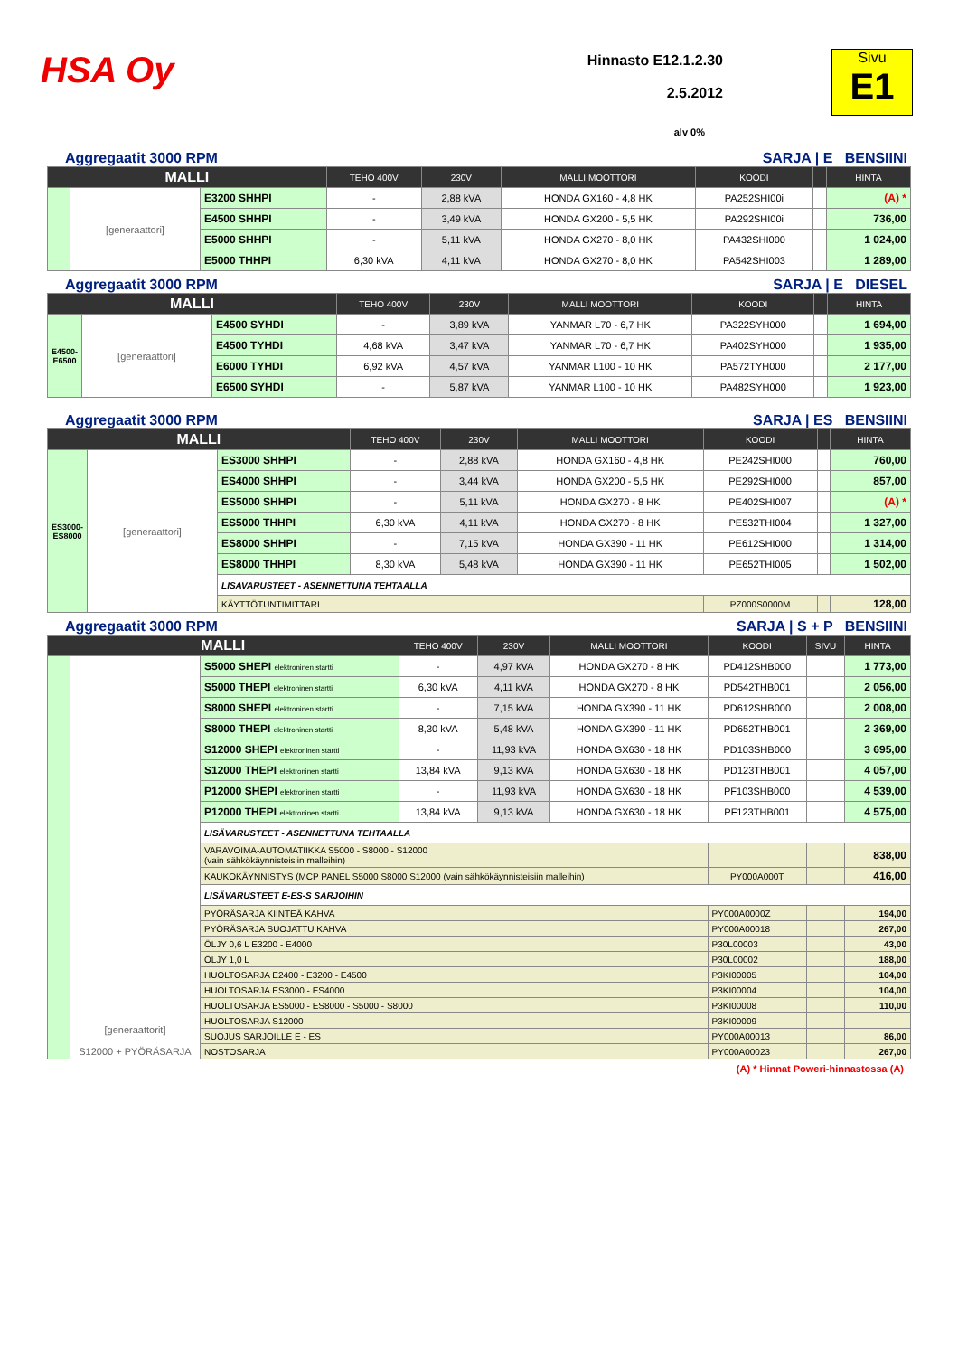HSA Oy
Hinnasto E12.1.2.30
2.5.2012
alv 0%
Sivu
E1
Aggregaatit 3000 RPM SARJA | E BENSIINI
| MALLI | | | TEHO 400V | 230V | MALLI MOOTTORI | KOODI | | HINTA |
| --- | --- | --- | --- | --- | --- | --- | --- | --- |
| | [generaattori] | E3200 SHHPI | - | 2,88 kVA | HONDA GX160 - 4,8 HK | PA252SHI00i | | (A) * |
| | | E4500 SHHPI | - | 3,49 kVA | HONDA GX200 - 5,5 HK | PA292SHI00i | | 736,00 |
| | | E5000 SHHPI | - | 5,11 kVA | HONDA GX270 - 8,0 HK | PA432SHI000 | | 1 024,00 |
| | | E5000 THHPI | 6,30 kVA | 4,11 kVA | HONDA GX270 - 8,0 HK | PA542SHI003 | | 1 289,00 |
Aggregaatit 3000 RPM SARJA | E DIESEL
| MALLI | | | TEHO 400V | 230V | MALLI MOOTTORI | KOODI | | HINTA |
| --- | --- | --- | --- | --- | --- | --- | --- | --- |
| E4500-E6500 | [generaattori] | E4500 SYHDI | - | 3,89 kVA | YANMAR L70 - 6,7 HK | PA322SYH000 | | 1 694,00 |
| | | E4500 TYHDI | 4,68 kVA | 3,47 kVA | YANMAR L70 - 6,7 HK | PA402SYH000 | | 1 935,00 |
| | | E6000 TYHDI | 6,92 kVA | 4,57 kVA | YANMAR L100 - 10 HK | PA572TYH000 | | 2 177,00 |
| | | E6500 SYHDI | - | 5,87 kVA | YANMAR L100 - 10 HK | PA482SYH000 | | 1 923,00 |
Aggregaatit 3000 RPM SARJA | ES BENSIINI
| MALLI | | | TEHO 400V | 230V | MALLI MOOTTORI | KOODI | | HINTA |
| --- | --- | --- | --- | --- | --- | --- | --- | --- |
| ES3000-ES8000 | [generaattori] | ES3000 SHHPI | - | 2,88 kVA | HONDA GX160 - 4,8 HK | PE242SHI000 | | 760,00 |
| | | ES4000 SHHPI | - | 3,44 kVA | HONDA GX200 - 5,5 HK | PE292SHI000 | | 857,00 |
| | | ES5000 SHHPI | - | 5,11 kVA | HONDA GX270 - 8 HK | PE402SHI007 | | (A) * |
| | | ES5000 THHPI | 6,30 kVA | 4,11 kVA | HONDA GX270 - 8 HK | PE532THI004 | | 1 327,00 |
| | | ES8000 SHHPI | - | 7,15 kVA | HONDA GX390 - 11 HK | PE612SHI000 | | 1 314,00 |
| | | ES8000 THHPI | 8,30 kVA | 5,48 kVA | HONDA GX390 - 11 HK | PE652THI005 | | 1 502,00 |
| | | LISAVARUSTEET - ASENNETTUNA TEHTAALLA | | | | | | |
| | | KÄYTTÖTUNTIMITTARI | | | | PZ000S0000M | | 128,00 |
Aggregaatit 3000 RPM SARJA | S + P BENSIINI
| MALLI | | | TEHO 400V | 230V | MALLI MOOTTORI | KOODI | SIVU | HINTA |
| --- | --- | --- | --- | --- | --- | --- | --- | --- |
| | [generaattorit] S12000 + PYÖRÄSARJA | S5000 SHEPI elektroninen startti | - | 4,97 kVA | HONDA GX270 - 8 HK | PD412SHB000 | | 1 773,00 |
| | | S5000 THEPI elektroninen startti | 6,30 kVA | 4,11 kVA | HONDA GX270 - 8 HK | PD542THB001 | | 2 056,00 |
| | | S8000 SHEPI elektroninen startti | - | 7,15 kVA | HONDA GX390 - 11 HK | PD612SHB000 | | 2 008,00 |
| | | S8000 THEPI elektroninen startti | 8,30 kVA | 5,48 kVA | HONDA GX390 - 11 HK | PD652THB001 | | 2 369,00 |
| | | S12000 SHEPI elektroninen startti | - | 11,93 kVA | HONDA GX630 - 18 HK | PD103SHB000 | | 3 695,00 |
| | | S12000 THEPI elektroninen startti | 13,84 kVA | 9,13 kVA | HONDA GX630 - 18 HK | PD123THB001 | | 4 057,00 |
| | | P12000 SHEPI elektroninen startti | - | 11,93 kVA | HONDA GX630 - 18 HK | PF103SHB000 | | 4 539,00 |
| | | P12000 THEPI elektroninen startti | 13,84 kVA | 9,13 kVA | HONDA GX630 - 18 HK | PF123THB001 | | 4 575,00 |
| | | LISÄVARUSTEET - ASENNETTUNA TEHTAALLA | | | | | | |
| | | VARAVOIMA-AUTOMATIIKKA S5000 - S8000 - S12000 (vain sähkökäynnisteisiin malleihin) | | | | | | 838,00 |
| | | KAUKOKÄYNNISTYS (MCP PANEL S5000 S8000 S12000 (vain sähkökäynnisteisiin malleihin) | | | | PY000A000T | | 416,00 |
| | | LISÄVARUSTEET E-ES-S SARJOIHIN | | | | | | |
| | | PYÖRÄSARJA KIINTEÄ KAHVA | | | | PY000A0000Z | | 194,00 |
| | | PYÖRÄSARJA SUOJATTU KAHVA | | | | PY000A00018 | | 267,00 |
| | | ÖLJY 0,6 L E3200 - E4000 | | | | P30L00003 | | 43,00 |
| | | ÖLJY 1,0 L | | | | P30L00002 | | 188,00 |
| | | HUOLTOSARJA E2400 - E3200 - E4500 | | | | P3KI00005 | | 104,00 |
| | | HUOLTOSARJA ES3000 - ES4000 | | | | P3KI00004 | | 104,00 |
| | | HUOLTOSARJA ES5000 - ES8000 - S5000 - S8000 | | | | P3KI00008 | | 110,00 |
| | | HUOLTOSARJA S12000 | | | | P3KI00009 | | |
| | | SUOJUS SARJOILLE E - ES | | | | PY000A00013 | | 86,00 |
| | | NOSTOSARJA | | | | PY000A00023 | | 267,00 |
(A) * Hinnat Poweri-hinnastossa (A)